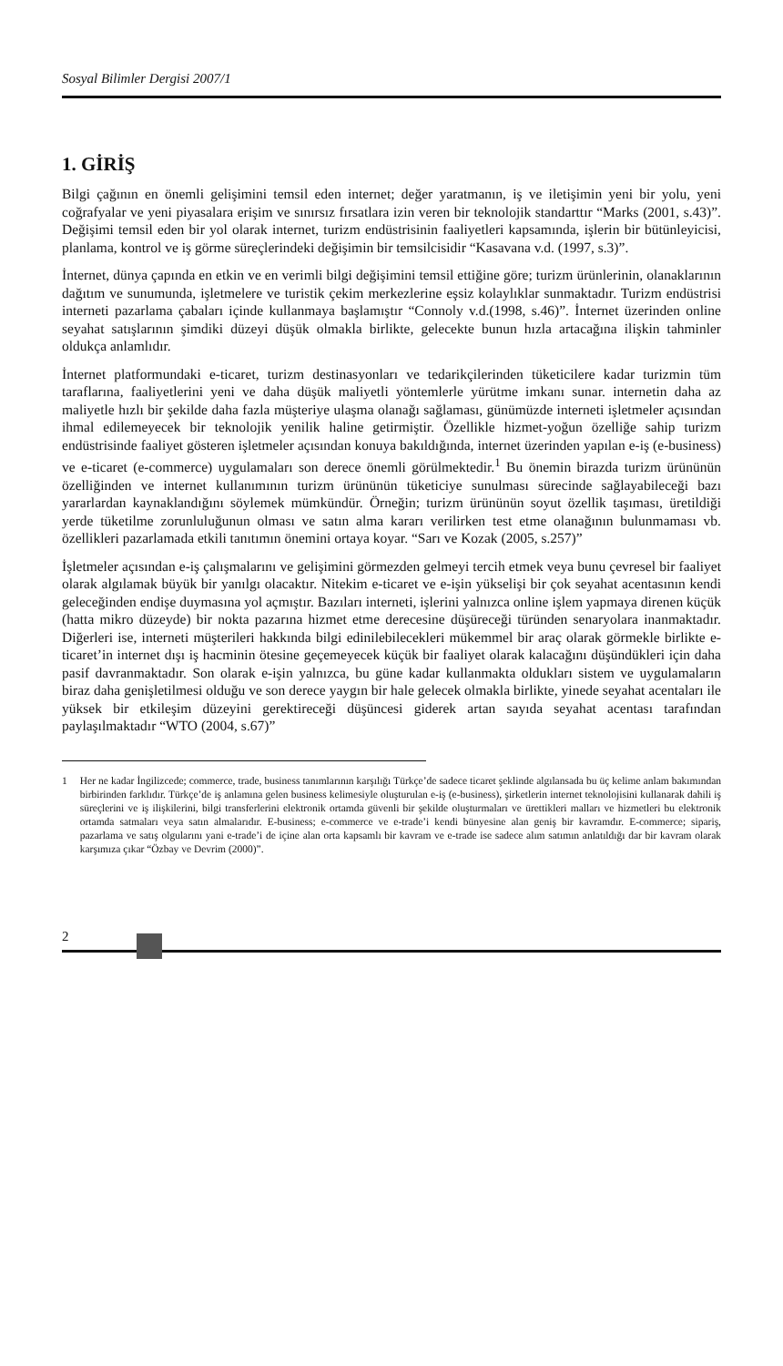Sosyal Bilimler Dergisi 2007/1
1. GİRİŞ
Bilgi çağının en önemli gelişimini temsil eden internet; değer yaratmanın, iş ve iletişimin yeni bir yolu, yeni coğrafyalar ve yeni piyasalara erişim ve sınırsız fırsatlara izin veren bir teknolojik standarttır “Marks (2001, s.43)”. Değişimi temsil eden bir yol olarak internet, turizm endüstrisinin faaliyetleri kapsamında, işlerin bir bütünleyicisi, planlama, kontrol ve iş görme süreçlerindeki değişimin bir temsilcisidir “Kasavana v.d. (1997, s.3)”.
İnternet, dünya çapında en etkin ve en verimli bilgi değişimini temsil ettiğine göre; turizm ürünlerinin, olanaklarının dağıtım ve sunumunda, işletmelere ve turistik çekim merkezlerine eşsiz kolaylıklar sunmaktadır. Turizm endüstrisi interneti pazarlama çabaları içinde kullanmaya başlamıştır “Connoly v.d.(1998, s.46)”. İnternet üzerinden online seyahat satışlarının şimdiki düzeyi düşük olmakla birlikte, gelecekte bunun hızla artacağına ilişkin tahminler oldukça anlamlıdır.
İnternet platformundaki e-ticaret, turizm destinasyonları ve tedarikçilerinden tüketicilere kadar turizmin tüm taraflarına, faaliyetlerini yeni ve daha düşük maliyetli yöntemlerle yürütme imkanı sunar. internetin daha az maliyetle hızlı bir şekilde daha fazla müşteriye ulaşma olanağı sağlaması, günümüzde interneti işletmeler açısından ihmal edilemeyecek bir teknolojik yenilik haline getirmiştir. Özellikle hizmet-yoğun özelliğe sahip turizm endüstrisinde faaliyet gösteren işletmeler açısından konuya bakıldığında, internet üzerinden yapılan e-iş (e-business) ve e-ticaret (e-commerce) uygulamaları son derece önemli görülmektedir.<sup>1</sup> Bu önemin birazda turizm ürününün özelliğinden ve internet kullanımının turizm ürününün tüketiciye sunulması sürecinde sağlayabileceği bazı yararlardan kaynaklandığını söylemek mümkündür. Örneğin; turizm ürününün soyut özellik taşıması, üretildiği yerde tüketilme zorunluluğunun olması ve satın alma kararı verilirken test etme olanağının bulunmaması vb. özellikleri pazarlamada etkili tanıtımın önemini ortaya koyar. “Sarı ve Kozak (2005, s.257)”
İşletmeler açısından e-iş çalışmalarını ve gelişimini görmezden gelmeyi tercih etmek veya bunu çevresel bir faaliyet olarak algılamak büyük bir yanılgı olacaktır. Nitekim e-ticaret ve e-işin yükselişi bir çok seyahat acentasının kendi geleceğinden endişe duymasına yol açmıştır. Bazıları interneti, işlerini yalnızca online işlem yapmaya direnen küçük (hatta mikro düzeyde) bir nokta pazarına hizmet etme derecesine düşüreceği türünden senaryolara inanmaktadır. Diğerleri ise, interneti müşterileri hakkında bilgi edinilebilecekleri mükemmel bir araç olarak görmekle birlikte e-ticaret’in internet dışı iş hacminin ötesine geçemeyecek küçük bir faaliyet olarak kalacağını düşündükleri için daha pasif davranmaktadır. Son olarak e-işin yalnızca, bu güne kadar kullanmakta oldukları sistem ve uygulamaların biraz daha genişletilmesi olduğu ve son derece yaygın bir hale gelecek olmakla birlikte, yinede seyahat acentaları ile yüksek bir etkileşim düzeyini gerektireceği düşüncesi giderek artan sayıda seyahat acentası tarafından paylaşılmaktadır “WTO (2004, s.67)”
1 Her ne kadar İngilizcede; commerce, trade, business tanımlarının karşılığı Türkçe’de sadece ticaret şeklinde algılansada bu üç kelime anlam bakımından birbirinden farklıdır. Türkçe’de iş anlamına gelen business kelimesiyle oluşturulan e-iş (e-business), şirketlerin internet teknolojisini kullanarak dahili iş süreçlerini ve iş ilişkilerini, bilgi transferlerini elektronik ortamda güvenli bir şekilde oluşturmaları ve ürettikleri malları ve hizmetleri bu elektronik ortamda satmaları veya satın almalarıdır. E-business; e-commerce ve e-trade’i kendi bünyesine alan geniş bir kavramdır. E-commerce; sipariş, pazarlama ve satış olgularını yani e-trade’i de içine alan orta kapsamlı bir kavram ve e-trade ise sadece alım satımın anlatıldığı dar bir kavram olarak karşımıza çıkar “Özbay ve Devrim (2000)”.
2